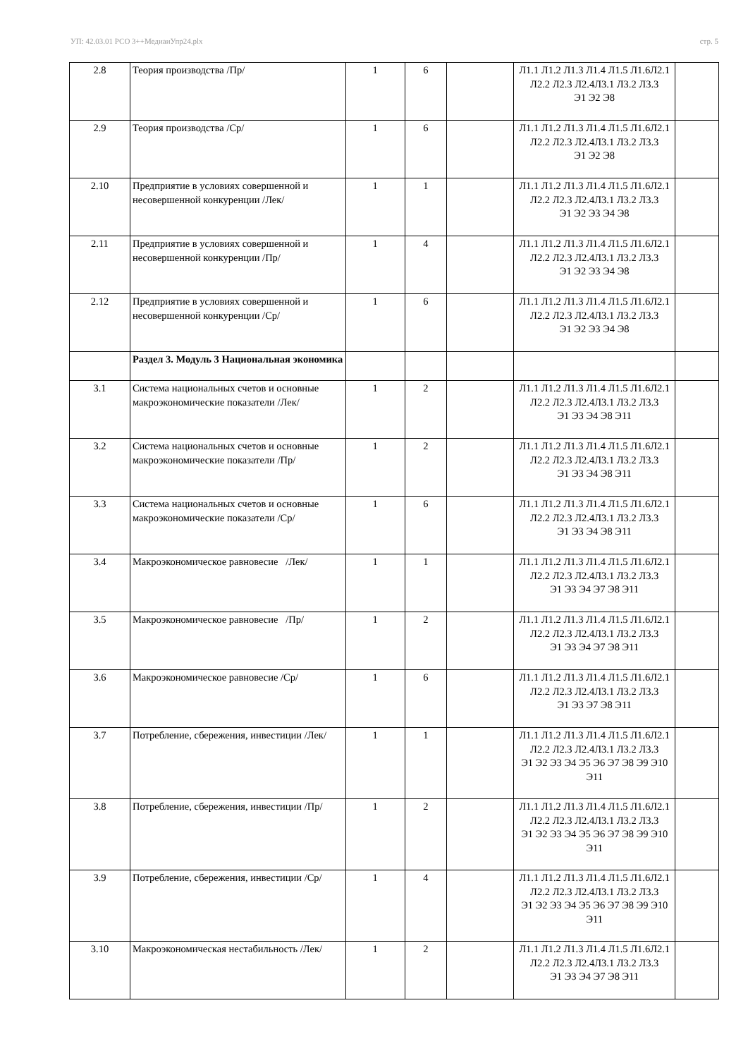УП: 42.03.01 РСО 3++МедиаиУпр24.plx стр. 5
| 2.8 | Теория производства /Пр/ | 1 | 6 | | Л1.1 Л1.2 Л1.3 Л1.4 Л1.5 Л1.6Л2.1 Л2.2 Л2.3 Л2.4Л3.1 Л3.2 Л3.3 Э1 Э2 Э8 | |
| 2.9 | Теория производства /Ср/ | 1 | 6 | | Л1.1 Л1.2 Л1.3 Л1.4 Л1.5 Л1.6Л2.1 Л2.2 Л2.3 Л2.4Л3.1 Л3.2 Л3.3 Э1 Э2 Э8 | |
| 2.10 | Предприятие в условиях совершенной и несовершенной конкуренции /Лек/ | 1 | 1 | | Л1.1 Л1.2 Л1.3 Л1.4 Л1.5 Л1.6Л2.1 Л2.2 Л2.3 Л2.4Л3.1 Л3.2 Л3.3 Э1 Э2 Э3 Э4 Э8 | |
| 2.11 | Предприятие в условиях совершенной и несовершенной конкуренции /Пр/ | 1 | 4 | | Л1.1 Л1.2 Л1.3 Л1.4 Л1.5 Л1.6Л2.1 Л2.2 Л2.3 Л2.4Л3.1 Л3.2 Л3.3 Э1 Э2 Э3 Э4 Э8 | |
| 2.12 | Предприятие в условиях совершенной и несовершенной конкуренции /Ср/ | 1 | 6 | | Л1.1 Л1.2 Л1.3 Л1.4 Л1.5 Л1.6Л2.1 Л2.2 Л2.3 Л2.4Л3.1 Л3.2 Л3.3 Э1 Э2 Э3 Э4 Э8 | |
| | Раздел 3. Модуль 3 Национальная экономика | | | | | |
| 3.1 | Система национальных счетов и основные макроэкономические показатели /Лек/ | 1 | 2 | | Л1.1 Л1.2 Л1.3 Л1.4 Л1.5 Л1.6Л2.1 Л2.2 Л2.3 Л2.4Л3.1 Л3.2 Л3.3 Э1 Э3 Э4 Э8 Э11 | |
| 3.2 | Система национальных счетов и основные макроэкономические показатели /Пр/ | 1 | 2 | | Л1.1 Л1.2 Л1.3 Л1.4 Л1.5 Л1.6Л2.1 Л2.2 Л2.3 Л2.4Л3.1 Л3.2 Л3.3 Э1 Э3 Э4 Э8 Э11 | |
| 3.3 | Система национальных счетов и основные макроэкономические показатели /Ср/ | 1 | 6 | | Л1.1 Л1.2 Л1.3 Л1.4 Л1.5 Л1.6Л2.1 Л2.2 Л2.3 Л2.4Л3.1 Л3.2 Л3.3 Э1 Э3 Э4 Э8 Э11 | |
| 3.4 | Макроэкономическое равновесие /Лек/ | 1 | 1 | | Л1.1 Л1.2 Л1.3 Л1.4 Л1.5 Л1.6Л2.1 Л2.2 Л2.3 Л2.4Л3.1 Л3.2 Л3.3 Э1 Э3 Э4 Э7 Э8 Э11 | |
| 3.5 | Макроэкономическое равновесие /Пр/ | 1 | 2 | | Л1.1 Л1.2 Л1.3 Л1.4 Л1.5 Л1.6Л2.1 Л2.2 Л2.3 Л2.4Л3.1 Л3.2 Л3.3 Э1 Э3 Э4 Э7 Э8 Э11 | |
| 3.6 | Макроэкономическое равновесие /Ср/ | 1 | 6 | | Л1.1 Л1.2 Л1.3 Л1.4 Л1.5 Л1.6Л2.1 Л2.2 Л2.3 Л2.4Л3.1 Л3.2 Л3.3 Э1 Э3 Э7 Э8 Э11 | |
| 3.7 | Потребление, сбережения, инвестиции /Лек/ | 1 | 1 | | Л1.1 Л1.2 Л1.3 Л1.4 Л1.5 Л1.6Л2.1 Л2.2 Л2.3 Л2.4Л3.1 Л3.2 Л3.3 Э1 Э2 Э3 Э4 Э5 Э6 Э7 Э8 Э9 Э10 Э11 | |
| 3.8 | Потребление, сбережения, инвестиции /Пр/ | 1 | 2 | | Л1.1 Л1.2 Л1.3 Л1.4 Л1.5 Л1.6Л2.1 Л2.2 Л2.3 Л2.4Л3.1 Л3.2 Л3.3 Э1 Э2 Э3 Э4 Э5 Э6 Э7 Э8 Э9 Э10 Э11 | |
| 3.9 | Потребление, сбережения, инвестиции /Ср/ | 1 | 4 | | Л1.1 Л1.2 Л1.3 Л1.4 Л1.5 Л1.6Л2.1 Л2.2 Л2.3 Л2.4Л3.1 Л3.2 Л3.3 Э1 Э2 Э3 Э4 Э5 Э6 Э7 Э8 Э9 Э10 Э11 | |
| 3.10 | Макроэкономическая нестабильность /Лек/ | 1 | 2 | | Л1.1 Л1.2 Л1.3 Л1.4 Л1.5 Л1.6Л2.1 Л2.2 Л2.3 Л2.4Л3.1 Л3.2 Л3.3 Э1 Э3 Э4 Э7 Э8 Э11 | |